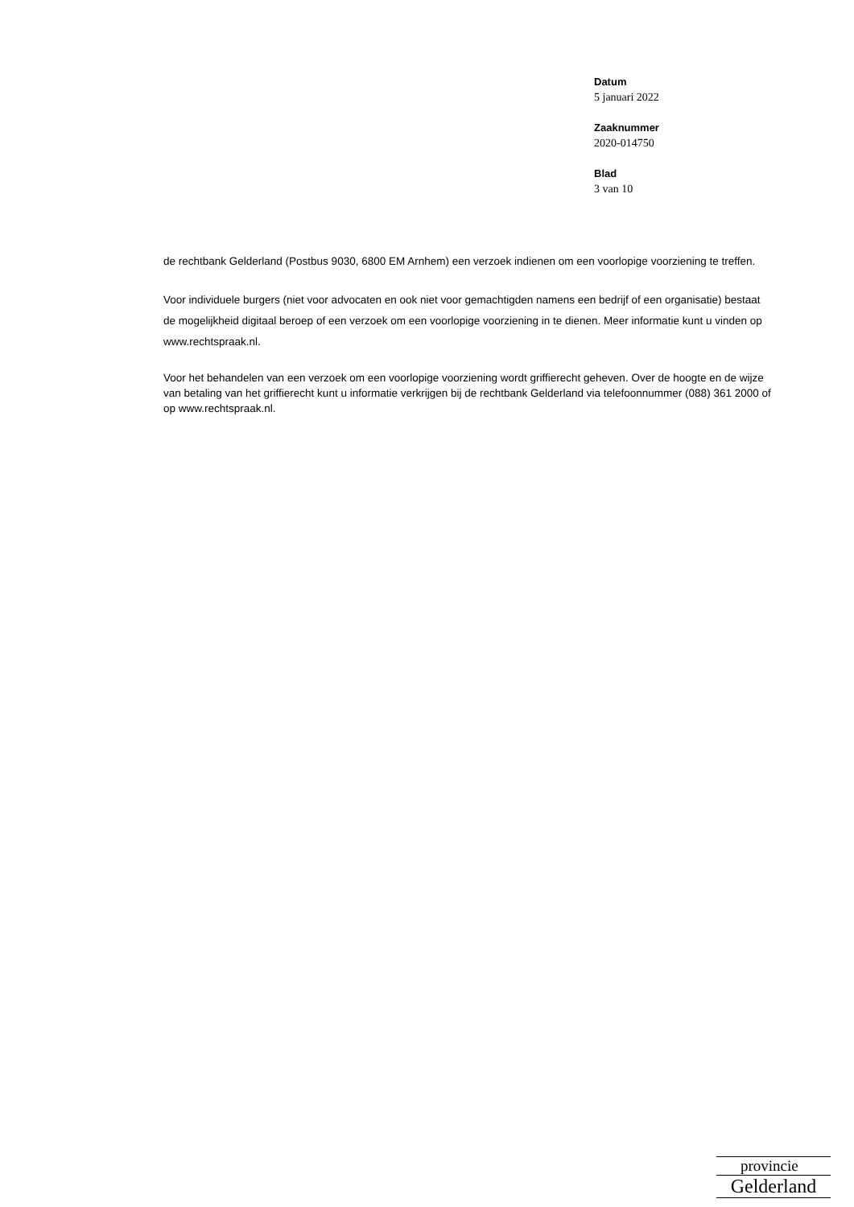Datum
5 januari 2022
Zaaknummer
2020-014750
Blad
3 van 10
de rechtbank Gelderland (Postbus 9030, 6800 EM Arnhem) een verzoek indienen om een voorlopige voorziening te treffen.
Voor individuele burgers (niet voor advocaten en ook niet voor gemachtigden namens een bedrijf of een organisatie) bestaat de mogelijkheid digitaal beroep of een verzoek om een voorlopige voorziening in te dienen. Meer informatie kunt u vinden op www.rechtspraak.nl.
Voor het behandelen van een verzoek om een voorlopige voorziening wordt griffierecht geheven. Over de hoogte en de wijze van betaling van het griffierecht kunt u informatie verkrijgen bij de rechtbank Gelderland via telefoonnummer (088) 361 2000 of op www.rechtspraak.nl.
provincie
Gelderland